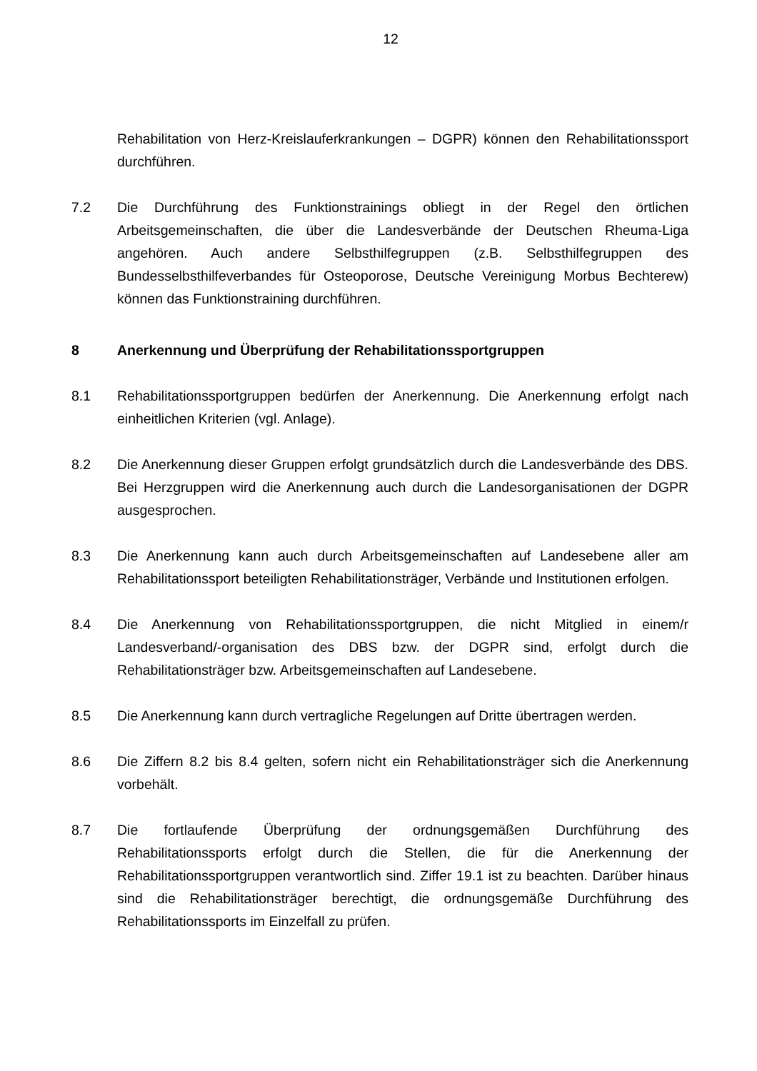12
Rehabilitation von Herz-Kreislauferkrankungen – DGPR) können den Rehabilitationssport durchführen.
7.2 Die Durchführung des Funktionstrainings obliegt in der Regel den örtlichen Arbeitsgemeinschaften, die über die Landesverbände der Deutschen Rheuma-Liga angehören. Auch andere Selbsthilfegruppen (z.B. Selbsthilfegruppen des Bundesselbsthilfeverbandes für Osteoporose, Deutsche Vereinigung Morbus Bechterew) können das Funktionstraining durchführen.
8 Anerkennung und Überprüfung der Rehabilitationssportgruppen
8.1 Rehabilitationssportgruppen bedürfen der Anerkennung. Die Anerkennung erfolgt nach einheitlichen Kriterien (vgl. Anlage).
8.2 Die Anerkennung dieser Gruppen erfolgt grundsätzlich durch die Landesverbände des DBS. Bei Herzgruppen wird die Anerkennung auch durch die Landesorganisationen der DGPR ausgesprochen.
8.3 Die Anerkennung kann auch durch Arbeitsgemeinschaften auf Landesebene aller am Rehabilitationssport beteiligten Rehabilitationsträger, Verbände und Institutionen erfolgen.
8.4 Die Anerkennung von Rehabilitationssportgruppen, die nicht Mitglied in einem/r Landesverband/-organisation des DBS bzw. der DGPR sind, erfolgt durch die Rehabilitationsträger bzw. Arbeitsgemeinschaften auf Landesebene.
8.5 Die Anerkennung kann durch vertragliche Regelungen auf Dritte übertragen werden.
8.6 Die Ziffern 8.2 bis 8.4 gelten, sofern nicht ein Rehabilitationsträger sich die Anerkennung vorbehält.
8.7 Die fortlaufende Überprüfung der ordnungsgemäßen Durchführung des Rehabilitationssports erfolgt durch die Stellen, die für die Anerkennung der Rehabilitationssportgruppen verantwortlich sind. Ziffer 19.1 ist zu beachten. Darüber hinaus sind die Rehabilitationsträger berechtigt, die ordnungsgemäße Durchführung des Rehabilitationssports im Einzelfall zu prüfen.